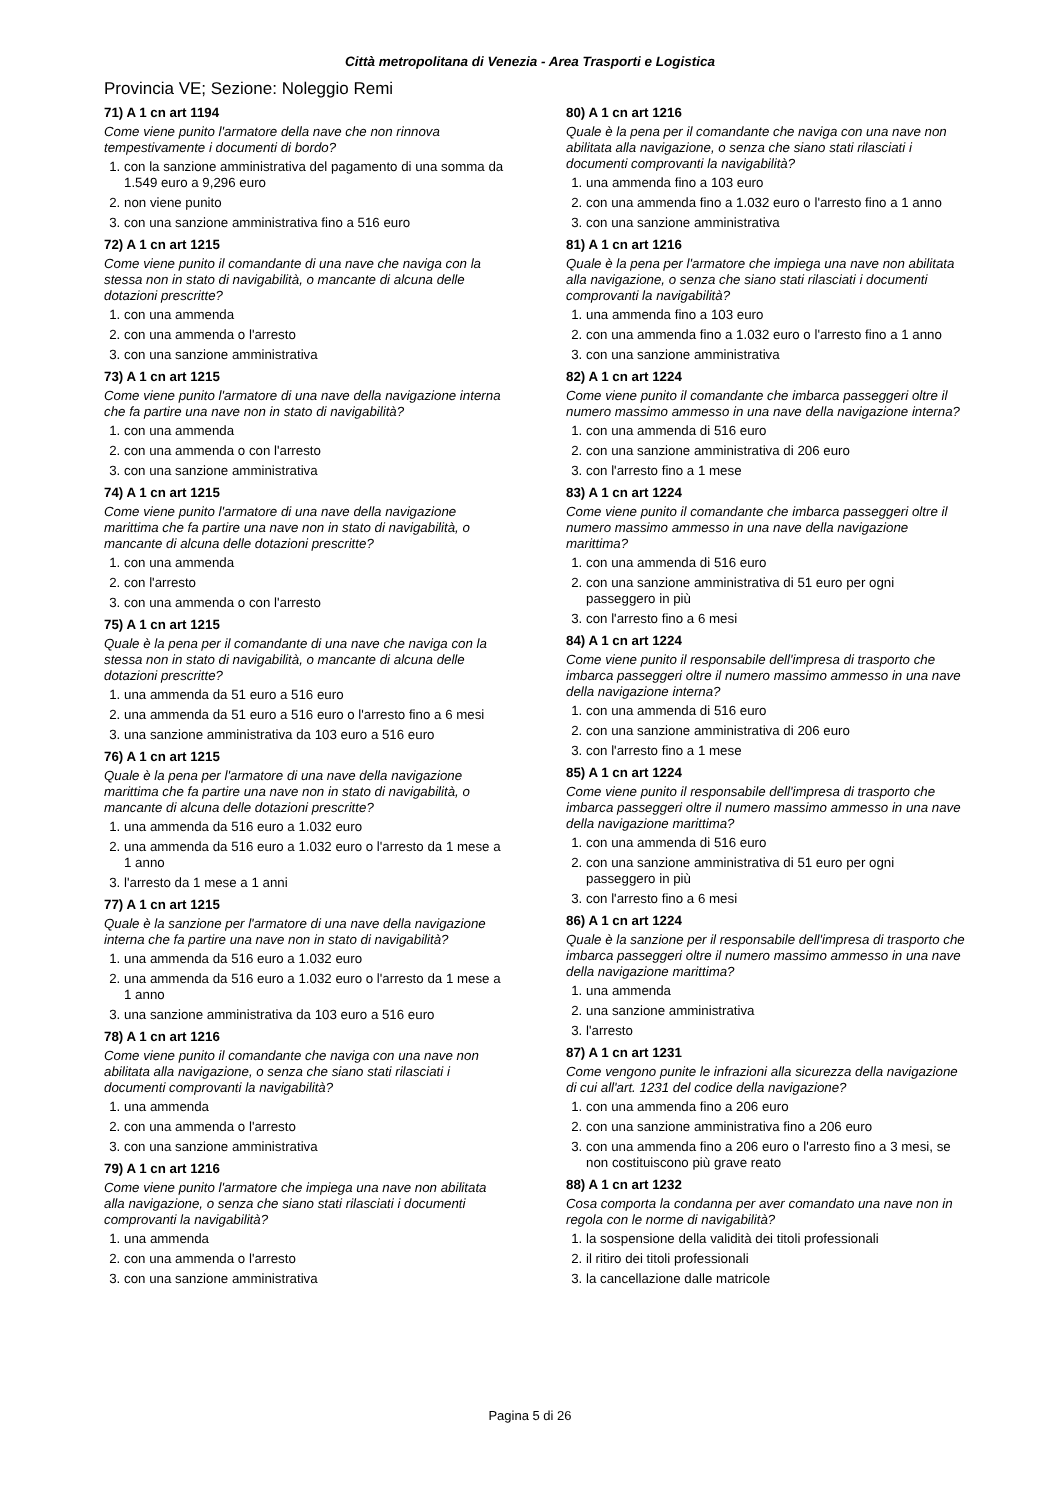Città metropolitana di Venezia - Area Trasporti e Logistica
Provincia VE; Sezione: Noleggio Remi
71) A 1 cn art 1194
Come viene punito l'armatore della nave che non rinnova tempestivamente i documenti di bordo?
1. con la sanzione amministrativa del pagamento di una somma da 1.549 euro a 9,296 euro
2. non viene punito
3. con una sanzione amministrativa fino a 516 euro
72) A 1 cn art 1215
Come viene punito il comandante di una nave che naviga con la stessa non in stato di navigabilità, o mancante di alcuna delle dotazioni prescritte?
1. con una ammenda
2. con una ammenda o l'arresto
3. con una sanzione amministrativa
73) A 1 cn art 1215
Come viene punito l'armatore di una nave della navigazione interna che fa partire una nave non in stato di navigabilità?
1. con una ammenda
2. con una ammenda o con l'arresto
3. con una sanzione amministrativa
74) A 1 cn art 1215
Come viene punito l'armatore di una nave della navigazione marittima che fa partire una nave non in stato di navigabilità, o mancante di alcuna delle dotazioni prescritte?
1. con una ammenda
2. con l'arresto
3. con una ammenda o con l'arresto
75) A 1 cn art 1215
Quale è la pena per il comandante di una nave che naviga con la stessa non in stato di navigabilità, o mancante di alcuna delle dotazioni prescritte?
1. una ammenda da 51 euro a 516 euro
2. una ammenda da 51 euro a 516 euro o l'arresto fino a 6 mesi
3. una sanzione amministrativa da 103 euro a 516 euro
76) A 1 cn art 1215
Quale è la pena per l'armatore di una nave della navigazione marittima che fa partire una nave non in stato di navigabilità, o mancante di alcuna delle dotazioni prescritte?
1. una ammenda da 516 euro a 1.032 euro
2. una ammenda da 516 euro a 1.032 euro o l'arresto da 1 mese a 1 anno
3. l'arresto da 1 mese a 1 anni
77) A 1 cn art 1215
Quale è la sanzione per l'armatore di una nave della navigazione interna che fa partire una nave non in stato di navigabilità?
1. una ammenda da 516 euro a 1.032 euro
2. una ammenda da 516 euro a 1.032 euro o l'arresto da 1 mese a 1 anno
3. una sanzione amministrativa da 103 euro a 516 euro
78) A 1 cn art 1216
Come viene punito il comandante che naviga con una nave non abilitata alla navigazione, o senza che siano stati rilasciati i documenti comprovanti la navigabilità?
1. una ammenda
2. con una ammenda o l'arresto
3. con una sanzione amministrativa
79) A 1 cn art 1216
Come viene punito l'armatore che impiega una nave non abilitata alla navigazione, o senza che siano stati rilasciati i documenti comprovanti la navigabilità?
1. una ammenda
2. con una ammenda o l'arresto
3. con una sanzione amministrativa
80) A 1 cn art 1216
Quale è la pena per il comandante che naviga con una nave non abilitata alla navigazione, o senza che siano stati rilasciati i documenti comprovanti la navigabilità?
1. una ammenda fino a 103 euro
2. con una ammenda fino a 1.032 euro o l'arresto fino a 1 anno
3. con una sanzione amministrativa
81) A 1 cn art 1216
Quale è la pena per l'armatore che impiega una nave non abilitata alla navigazione, o senza che siano stati rilasciati i documenti comprovanti la navigabilità?
1. una ammenda fino a 103 euro
2. con una ammenda fino a 1.032 euro o l'arresto fino a 1 anno
3. con una sanzione amministrativa
82) A 1 cn art 1224
Come viene punito il comandante che imbarca passeggeri oltre il numero massimo ammesso in una nave della navigazione interna?
1. con una ammenda di 516 euro
2. con una sanzione amministrativa di 206 euro
3. con l'arresto fino a 1 mese
83) A 1 cn art 1224
Come viene punito il comandante che imbarca passeggeri oltre il numero massimo ammesso in una nave della navigazione marittima?
1. con una ammenda di 516 euro
2. con una sanzione amministrativa di 51 euro per ogni passeggero in più
3. con l'arresto fino a 6 mesi
84) A 1 cn art 1224
Come viene punito il responsabile dell'impresa di trasporto che imbarca passeggeri oltre il numero massimo ammesso in una nave della navigazione interna?
1. con una ammenda di 516 euro
2. con una sanzione amministrativa di 206 euro
3. con l'arresto fino a 1 mese
85) A 1 cn art 1224
Come viene punito il responsabile dell'impresa di trasporto che imbarca passeggeri oltre il numero massimo ammesso in una nave della navigazione marittima?
1. con una ammenda di 516 euro
2. con una sanzione amministrativa di 51 euro per ogni passeggero in più
3. con l'arresto fino a 6 mesi
86) A 1 cn art 1224
Quale è la sanzione per il responsabile dell'impresa di trasporto che imbarca passeggeri oltre il numero massimo ammesso in una nave della navigazione marittima?
1. una ammenda
2. una sanzione amministrativa
3. l'arresto
87) A 1 cn art 1231
Come vengono punite le infrazioni alla sicurezza della navigazione di cui all'art. 1231 del codice della navigazione?
1. con una ammenda fino a 206 euro
2. con una sanzione amministrativa fino a 206 euro
3. con una ammenda fino a 206 euro o l'arresto fino a 3 mesi, se non costituiscono più grave reato
88) A 1 cn art 1232
Cosa comporta la condanna per aver comandato una nave non in regola con le norme di navigabilità?
1. la sospensione della validità dei titoli professionali
2. il ritiro dei titoli professionali
3. la cancellazione dalle matricole
Pagina 5 di 26